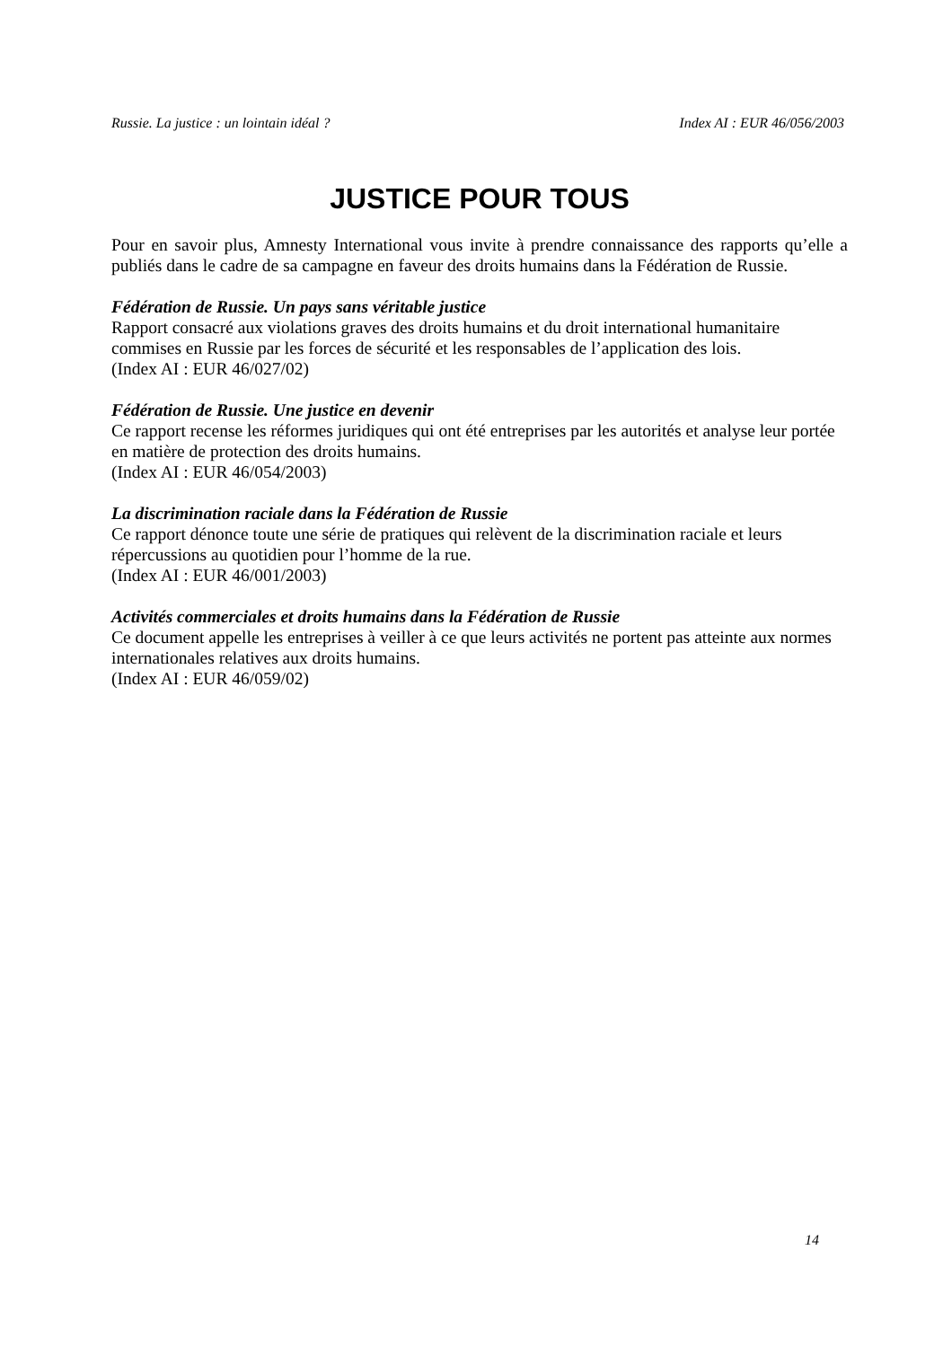Russie. La justice : un lointain idéal ? Index AI : EUR 46/056/2003
JUSTICE POUR TOUS
Pour en savoir plus, Amnesty International vous invite à prendre connaissance des rapports qu’elle a publiés dans le cadre de sa campagne en faveur des droits humains dans la Fédération de Russie.
Fédération de Russie. Un pays sans véritable justice
Rapport consacré aux violations graves des droits humains et du droit international humanitaire commises en Russie par les forces de sécurité et les responsables de l’application des lois.
(Index AI : EUR 46/027/02)
Fédération de Russie. Une justice en devenir
Ce rapport recense les réformes juridiques qui ont été entreprises par les autorités et analyse leur portée en matière de protection des droits humains.
(Index AI : EUR 46/054/2003)
La discrimination raciale dans la Fédération de Russie
Ce rapport dénonce toute une série de pratiques qui relèvent de la discrimination raciale et leurs répercussions au quotidien pour l’homme de la rue.
(Index AI : EUR 46/001/2003)
Activités commerciales et droits humains dans la Fédération de Russie
Ce document appelle les entreprises à veiller à ce que leurs activités ne portent pas atteinte aux normes internationales relatives aux droits humains.
(Index AI : EUR 46/059/02)
14